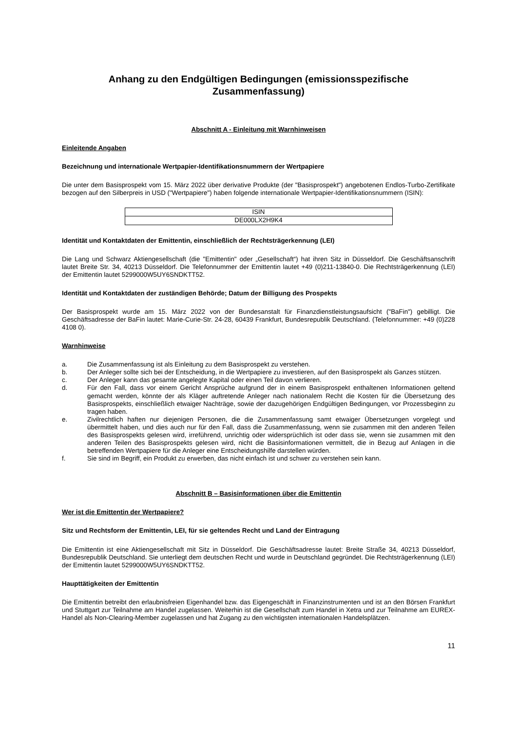Anhang zu den Endgültigen Bedingungen (emissionsspezifische Zusammenfassung)
Abschnitt A - Einleitung mit Warnhinweisen
Einleitende Angaben
Bezeichnung und internationale Wertpapier-Identifikationsnummern der Wertpapiere
Die unter dem Basisprospekt vom 15. März 2022 über derivative Produkte (der "Basisprospekt") angebotenen Endlos-Turbo-Zertifikate bezogen auf den Silberpreis in USD ("Wertpapiere") haben folgende internationale Wertpapier-Identifikationsnummern (ISIN):
| ISIN |
| DE000LX2H9K4 |
Identität und Kontaktdaten der Emittentin, einschließlich der Rechtsträgerkennung (LEI)
Die Lang und Schwarz Aktiengesellschaft (die "Emittentin" oder „Gesellschaft“) hat ihren Sitz in Düsseldorf. Die Geschäftsanschrift lautet Breite Str. 34, 40213 Düsseldorf. Die Telefonnummer der Emittentin lautet +49 (0)211-13840-0. Die Rechtsträgerkennung (LEI) der Emittentin lautet 5299000W5UY6SNDKTT52.
Identität und Kontaktdaten der zuständigen Behörde; Datum der Billigung des Prospekts
Der Basisprospekt wurde am 15. März 2022 von der Bundesanstalt für Finanzdienstleistungsaufsicht ("BaFin") gebilligt. Die Geschäftsadresse der BaFin lautet: Marie-Curie-Str. 24-28, 60439 Frankfurt, Bundesrepublik Deutschland. (Telefonnummer: +49 (0)228 4108 0).
Warnhinweise
a. Die Zusammenfassung ist als Einleitung zu dem Basisprospekt zu verstehen.
b. Der Anleger sollte sich bei der Entscheidung, in die Wertpapiere zu investieren, auf den Basisprospekt als Ganzes stützen.
c. Der Anleger kann das gesamte angelegte Kapital oder einen Teil davon verlieren.
d. Für den Fall, dass vor einem Gericht Ansprüche aufgrund der in einem Basisprospekt enthaltenen Informationen geltend gemacht werden, könnte der als Kläger auftretende Anleger nach nationalem Recht die Kosten für die Übersetzung des Basisprospekts, einschließlich etwaiger Nachträge, sowie der dazugehörigen Endgültigen Bedingungen, vor Prozessbeginn zu tragen haben.
e. Zivilrechtlich haften nur diejenigen Personen, die die Zusammenfassung samt etwaiger Übersetzungen vorgelegt und übermittelt haben, und dies auch nur für den Fall, dass die Zusammenfassung, wenn sie zusammen mit den anderen Teilen des Basisprospekts gelesen wird, irreführend, unrichtig oder widersprüchlich ist oder dass sie, wenn sie zusammen mit den anderen Teilen des Basisprospekts gelesen wird, nicht die Basisinformationen vermittelt, die in Bezug auf Anlagen in die betreffenden Wertpapiere für die Anleger eine Entscheidungshilfe darstellen würden.
f. Sie sind im Begriff, ein Produkt zu erwerben, das nicht einfach ist und schwer zu verstehen sein kann.
Abschnitt B – Basisinformationen über die Emittentin
Wer ist die Emittentin der Wertpapiere?
Sitz und Rechtsform der Emittentin, LEI, für sie geltendes Recht und Land der Eintragung
Die Emittentin ist eine Aktiengesellschaft mit Sitz in Düsseldorf. Die Geschäftsadresse lautet: Breite Straße 34, 40213 Düsseldorf, Bundesrepublik Deutschland. Sie unterliegt dem deutschen Recht und wurde in Deutschland gegründet. Die Rechtsträgerkennung (LEI) der Emittentin lautet 5299000W5UY6SNDKTT52.
Haupttätigkeiten der Emittentin
Die Emittentin betreibt den erlaubnisfreien Eigenhandel bzw. das Eigengeschäft in Finanzinstrumenten und ist an den Börsen Frankfurt und Stuttgart zur Teilnahme am Handel zugelassen. Weiterhin ist die Gesellschaft zum Handel in Xetra und zur Teilnahme am EUREX-Handel als Non-Clearing-Member zugelassen und hat Zugang zu den wichtigsten internationalen Handelsplätzen.
11